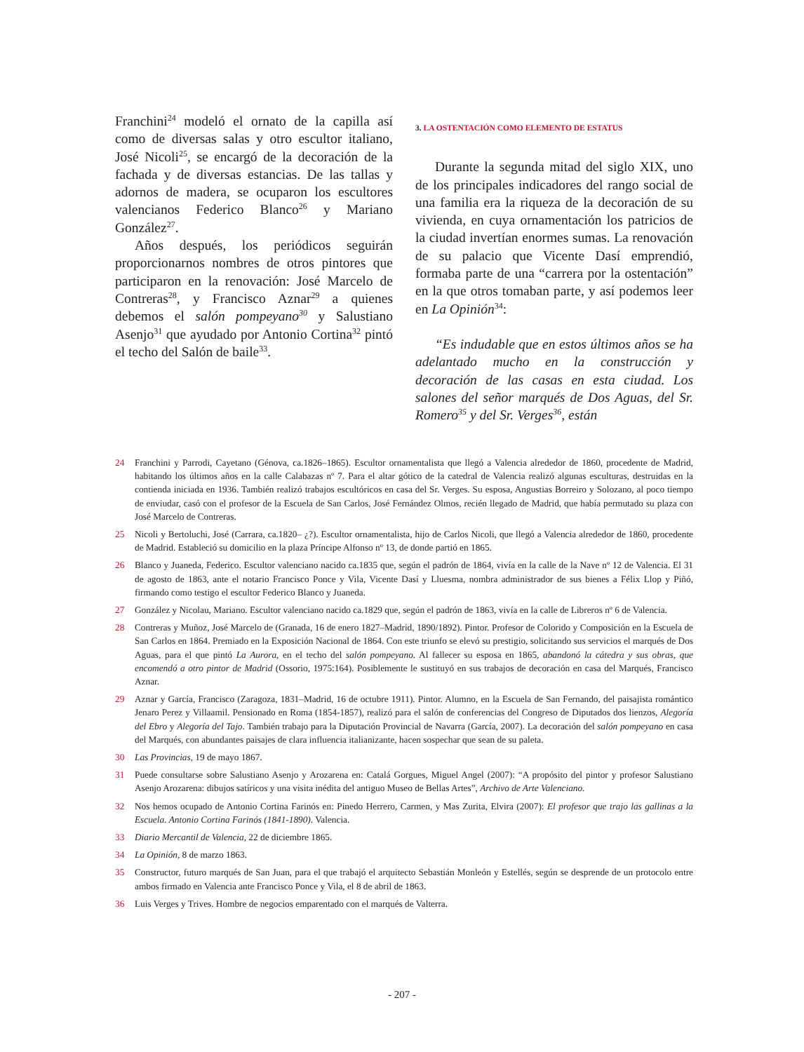Franchini<sup>24</sup> modeló el ornato de la capilla así como de diversas salas y otro escultor italiano, José Nicoli<sup>25</sup>, se encargó de la decoración de la fachada y de diversas estancias. De las tallas y adornos de madera, se ocuparon los escultores valencianos Federico Blanco<sup>26</sup> y Mariano González<sup>27</sup>.
Años después, los periódicos seguirán proporcionarnos nombres de otros pintores que participaron en la renovación: José Marcelo de Contreras<sup>28</sup>, y Francisco Aznar<sup>29</sup> a quienes debemos el salón pompeyano<sup>30</sup> y Salustiano Asenjo<sup>31</sup> que ayudado por Antonio Cortina<sup>32</sup> pintó el techo del Salón de baile<sup>33</sup>.
3. LA OSTENTACIÓN COMO ELEMENTO DE ESTATUS
Durante la segunda mitad del siglo XIX, uno de los principales indicadores del rango social de una familia era la riqueza de la decoración de su vivienda, en cuya ornamentación los patricios de la ciudad invertían enormes sumas. La renovación de su palacio que Vicente Dasí emprendió, formaba parte de una “carrera por la ostentación” en la que otros tomaban parte, y así podemos leer en La Opinión<sup>34</sup>:
“Es indudable que en estos últimos años se ha adelantado mucho en la construcción y decoración de las casas en esta ciudad. Los salones del señor marqués de Dos Aguas, del Sr. Romero<sup>35</sup> y del Sr. Verges<sup>36</sup>, están
24 Franchini y Parrodi, Cayetano (Génova, ca.1826–1865). Escultor ornamentalista que llegó a Valencia alrededor de 1860, procedente de Madrid, habitando los últimos años en la calle Calabazas nº 7. Para el altar gótico de la catedral de Valencia realizó algunas esculturas, destruidas en la contienda iniciada en 1936. También realizó trabajos escultóricos en casa del Sr. Verges. Su esposa, Angustias Borreiro y Solozano, al poco tiempo de enviudar, casó con el profesor de la Escuela de San Carlos, José Fernández Olmos, recién llegado de Madrid, que había permutado su plaza con José Marcelo de Contreras.
25 Nicoli y Bertoluchi, José (Carrara, ca.1820– ¿?). Escultor ornamentalista, hijo de Carlos Nicoli, que llegó a Valencia alrededor de 1860, procedente de Madrid. Estableció su domicilio en la plaza Príncipe Alfonso nº 13, de donde partió en 1865.
26 Blanco y Juaneda, Federico. Escultor valenciano nacido ca.1835 que, según el padrón de 1864, vivía en la calle de la Nave nº 12 de Valencia. El 31 de agosto de 1863, ante el notario Francisco Ponce y Vila, Vicente Dasí y Lluesma, nombra administrador de sus bienes a Félix Llop y Piñó, firmando como testigo el escultor Federico Blanco y Juaneda.
27 González y Nicolau, Mariano. Escultor valenciano nacido ca.1829 que, según el padrón de 1863, vivía en la calle de Libreros nº 6 de Valencia.
28 Contreras y Muñoz, José Marcelo de (Granada, 16 de enero 1827–Madrid, 1890/1892). Pintor. Profesor de Colorido y Composición en la Escuela de San Carlos en 1864. Premiado en la Exposición Nacional de 1864. Con este triunfo se elevó su prestigio, solicitando sus servicios el marqués de Dos Aguas, para el que pintó La Aurora, en el techo del salón pompeyano. Al fallecer su esposa en 1865, abandonó la cátedra y sus obras, que encomendó a otro pintor de Madrid (Ossorio, 1975:164). Posiblemente le sustituyó en sus trabajos de decoración en casa del Marqués, Francisco Aznar.
29 Aznar y García, Francisco (Zaragoza, 1831–Madrid, 16 de octubre 1911). Pintor. Alumno, en la Escuela de San Fernando, del paisajista romántico Jenaro Perez y Villaamil. Pensionado en Roma (1854-1857), realizó para el salón de conferencias del Congreso de Diputados dos lienzos, Alegoría del Ebro y Alegoría del Tajo. También trabajo para la Diputación Provincial de Navarra (García, 2007). La decoración del salón pompeyano en casa del Marqués, con abundantes paisajes de clara influencia italianizante, hacen sospechar que sean de su paleta.
30 Las Provincias, 19 de mayo 1867.
31 Puede consultarse sobre Salustiano Asenjo y Arozarena en: Catalá Gorgues, Miguel Angel (2007): “A propósito del pintor y profesor Salustiano Asenjo Arozarena: dibujos satíricos y una visita inédita del antiguo Museo de Bellas Artes”, Archivo de Arte Valenciano.
32 Nos hemos ocupado de Antonio Cortina Farinós en: Pinedo Herrero, Carmen, y Mas Zurita, Elvira (2007): El profesor que trajo las gallinas a la Escuela. Antonio Cortina Farinós (1841-1890). Valencia.
33 Diario Mercantil de Valencia, 22 de diciembre 1865.
34 La Opinión, 8 de marzo 1863.
35 Constructor, futuro marqués de San Juan, para el que trabajó el arquitecto Sebastián Monleón y Estellés, según se desprende de un protocolo entre ambos firmado en Valencia ante Francisco Ponce y Vila, el 8 de abril de 1863.
36 Luis Verges y Trives. Hombre de negocios emparentado con el marqués de Valterra.
- 207 -